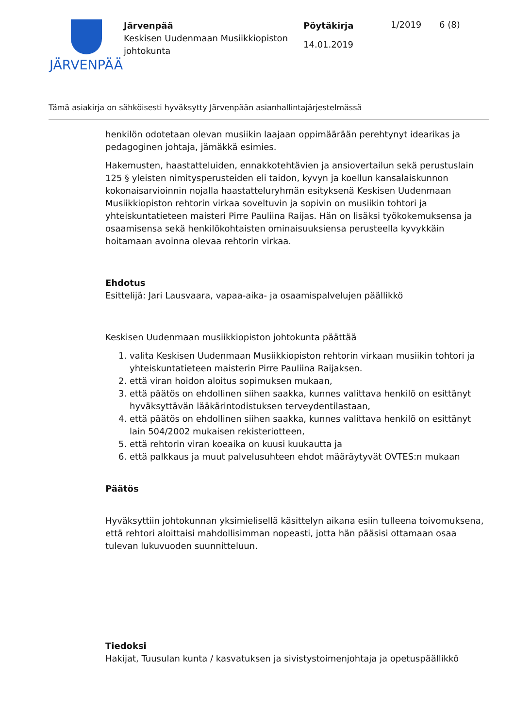JÄRVENPÄÄ
Järvenpää
Keskisen Uudenmaan Musiikkiopiston johtokunta
Pöytäkirja
14.01.2019
1/2019 6 (8)
Tämä asiakirja on sähköisesti hyväksytty Järvenpään asianhallintajärjestelmässä
henkilön odotetaan olevan musiikin laajaan oppimäärään perehtynyt idearikas ja pedagoginen johtaja, jämäkkä esimies.
Hakemusten, haastatteluiden, ennakkotehtävien ja ansiovertailun sekä perustuslain 125 § yleisten nimitysperusteiden eli taidon, kyvyn ja koellun kansalaiskunnon kokonaisarvioinnin nojalla haastatteluryhmän esityksenä Keskisen Uudenmaan Musiikkiopiston rehtorin virkaa soveltuvin ja sopivin on musiikin tohtori ja yhteiskuntatieteen maisteri Pirre Pauliina Raijas. Hän on lisäksi työkokemuksensa ja osaamisensa sekä henkilökohtaisten ominaisuuksiensa perusteella kyvykkäin hoitamaan avoinna olevaa rehtorin virkaa.
Ehdotus
Esittelijä: Jari Lausvaara, vapaa-aika- ja osaamispalvelujen päällikkö
Keskisen Uudenmaan musiikkiopiston johtokunta päättää
1. valita Keskisen Uudenmaan Musiikkiopiston rehtorin virkaan musiikin tohtori ja yhteiskuntatieteen maisterin Pirre Pauliina Raijaksen.
2. että viran hoidon aloitus sopimuksen mukaan,
3. että päätös on ehdollinen siihen saakka, kunnes valittava henkilö on esittänyt hyväksyttävän lääkärintodistuksen terveydentilastaan,
4. että päätös on ehdollinen siihen saakka, kunnes valittava henkilö on esittänyt lain 504/2002 mukaisen rekisteriotteen,
5. että rehtorin viran koeaika on kuusi kuukautta ja
6. että palkkaus ja muut palvelusuhteen ehdot määräytyvät OVTES:n mukaan
Päätös
Hyväksyttiin johtokunnan yksimielisellä käsittelyn aikana esiin tulleena toivomuksena, että rehtori aloittaisi mahdollisimman nopeasti, jotta hän pääsisi ottamaan osaa tulevan lukuvuoden suunnitteluun.
Tiedoksi
Hakijat, Tuusulan kunta / kasvatuksen ja sivistystoimenjohtaja ja opetuspäällikkö